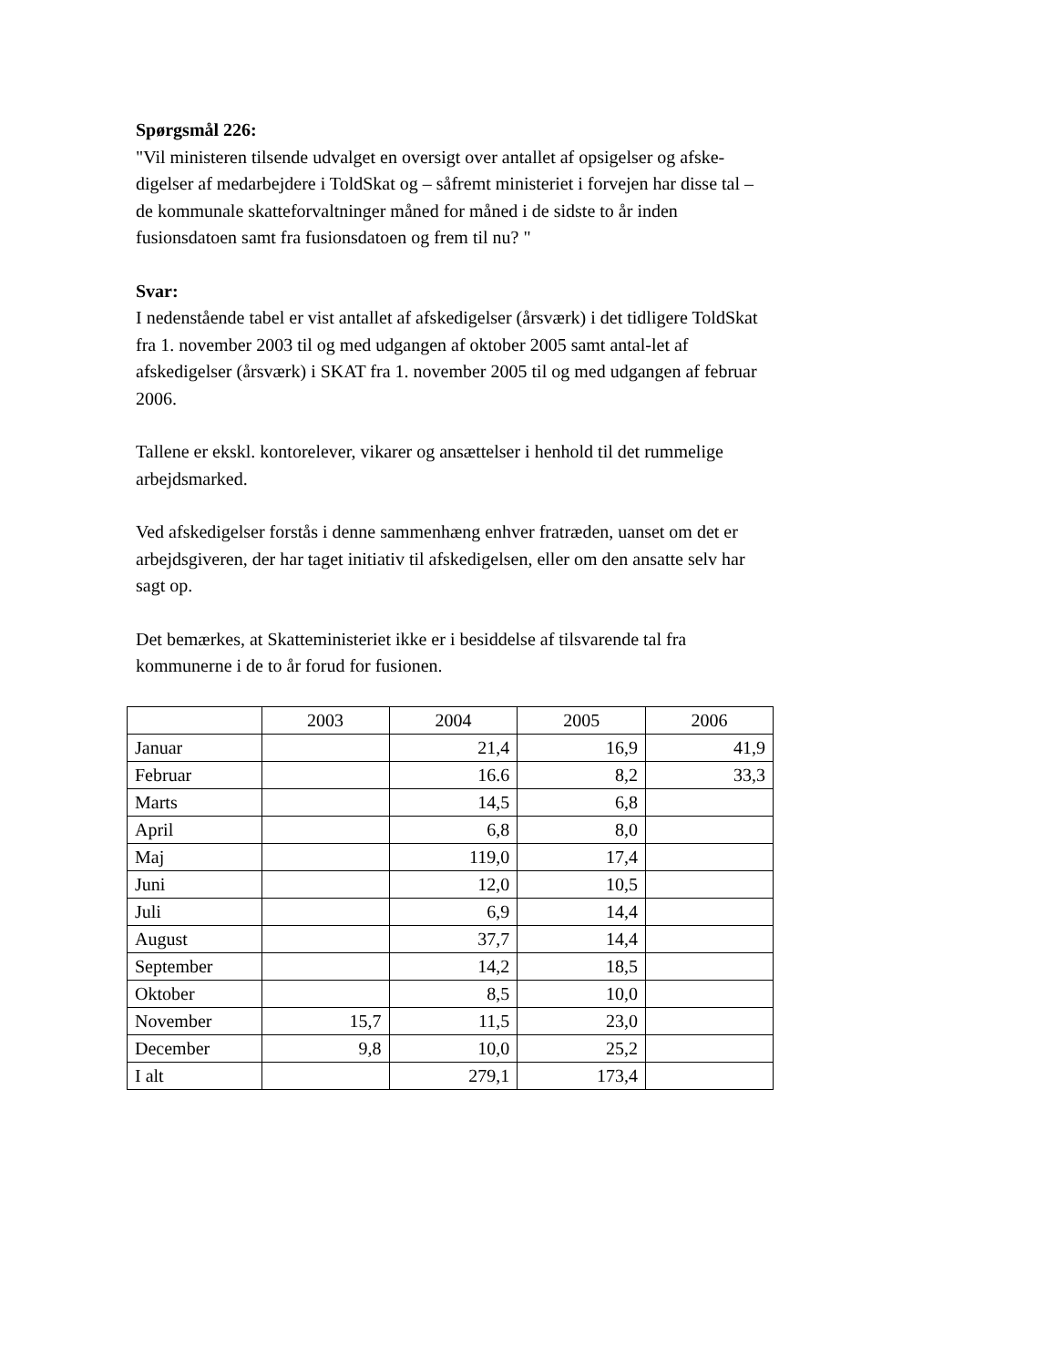Spørgsmål 226:
"Vil ministeren tilsende udvalget en oversigt over antallet af opsigelser og afske-digelser af medarbejdere i ToldSkat og – såfremt ministeriet i forvejen har disse tal – de kommunale skatteforvaltninger måned for måned i de sidste to år inden fusionsdatoen samt fra fusionsdatoen og frem til nu? "
Svar:
I nedenstående tabel er vist antallet af afskedigelser (årsværk) i det tidligere ToldSkat fra 1. november 2003 til og med udgangen af oktober 2005 samt antal-let af afskedigelser (årsværk) i SKAT fra 1. november 2005 til og med udgangen af februar 2006.
Tallene er ekskl. kontorelever, vikarer og ansættelser i henhold til det rummelige arbejdsmarked.
Ved afskedigelser forstås i denne sammenhæng enhver fratræden, uanset om det er arbejdsgiveren, der har taget initiativ til afskedigelsen, eller om den ansatte selv har sagt op.
Det bemærkes, at Skatteministeriet ikke er i besiddelse af tilsvarende tal fra kommunerne i de to år forud for fusionen.
| | 2003 | 2004 | 2005 | 2006 |
| --- | --- | --- | --- | --- |
| Januar | | 21,4 | 16,9 | 41,9 |
| Februar | | 16.6 | 8,2 | 33,3 |
| Marts | | 14,5 | 6,8 | |
| April | | 6,8 | 8,0 | |
| Maj | | 119,0 | 17,4 | |
| Juni | | 12,0 | 10,5 | |
| Juli | | 6,9 | 14,4 | |
| August | | 37,7 | 14,4 | |
| September | | 14,2 | 18,5 | |
| Oktober | | 8,5 | 10,0 | |
| November | 15,7 | 11,5 | 23,0 | |
| December | 9,8 | 10,0 | 25,2 | |
| I alt | | 279,1 | 173,4 | |